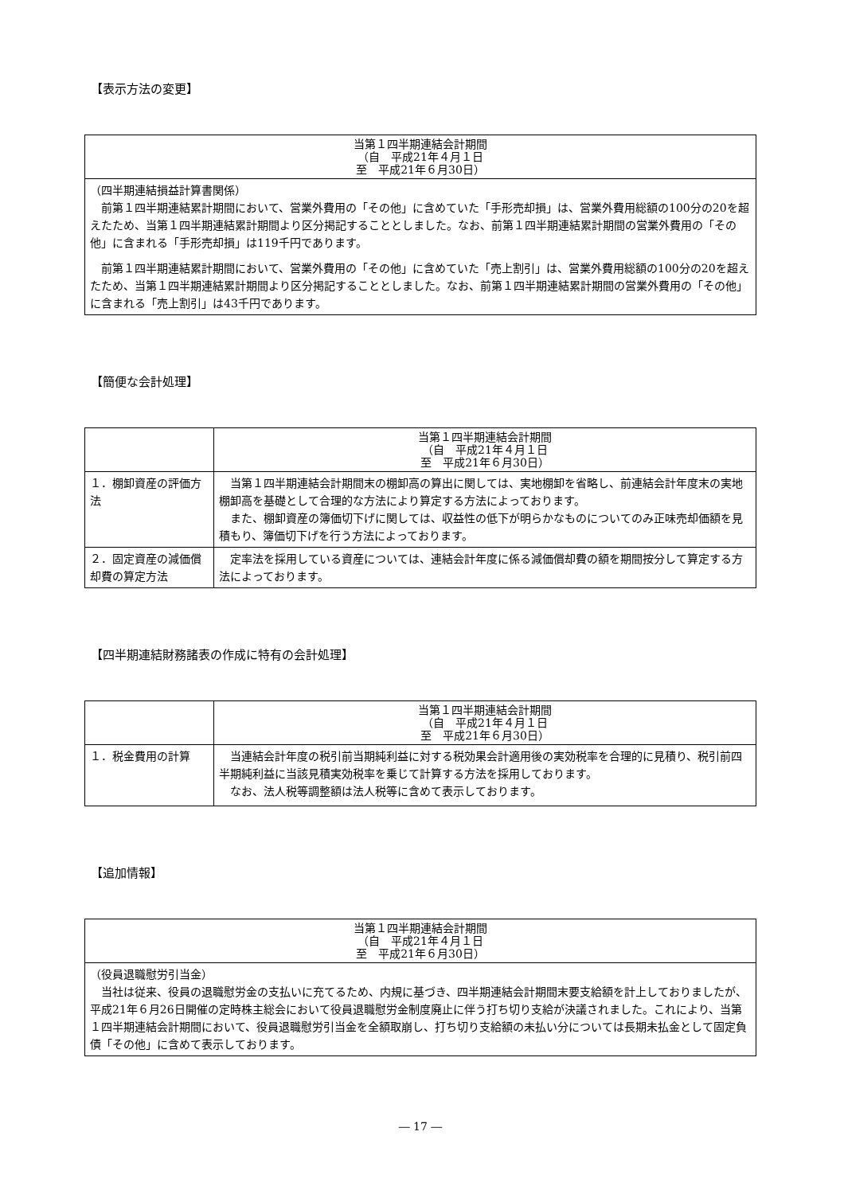【表示方法の変更】
| 当第１四半期連結会計期間 （自 平成21年４月１日 至 平成21年６月30日） |
| --- |
| （四半期連結損益計算書関係） 前第１四半期連結累計期間において、営業外費用の「その他」に含めていた「手形売却損」は、営業外費用総額の100分の20を超えたため、当第１四半期連結累計期間より区分掲記することとしました。なお、前第１四半期連結累計期間の営業外費用の「その他」に含まれる「手形売却損」は119千円であります。 前第１四半期連結累計期間において、営業外費用の「その他」に含めていた「売上割引」は、営業外費用総額の100分の20を超えたため、当第１四半期連結累計期間より区分掲記することとしました。なお、前第１四半期連結累計期間の営業外費用の「その他」に含まれる「売上割引」は43千円であります。 |
【簡便な会計処理】
| | 当第１四半期連結会計期間 （自 平成21年４月１日 至 平成21年６月30日） |
| --- | --- |
| １．棚卸資産の評価方法 | 当第１四半期連結会計期間末の棚卸高の算出に関しては、実地棚卸を省略し、前連結会計年度末の実地棚卸高を基礎として合理的な方法により算定する方法によっております。 また、棚卸資産の簿価切下げに関しては、収益性の低下が明らかなものについてのみ正味売却価額を見積もり、簿価切下げを行う方法によっております。 |
| ２．固定資産の減価償却費の算定方法 | 定率法を採用している資産については、連結会計年度に係る減価償却費の額を期間按分して算定する方法によっております。 |
【四半期連結財務諸表の作成に特有の会計処理】
| | 当第１四半期連結会計期間 （自 平成21年４月１日 至 平成21年６月30日） |
| --- | --- |
| １．税金費用の計算 | 当連結会計年度の税引前当期純利益に対する税効果会計適用後の実効税率を合理的に見積り、税引前四半期純利益に当該見積実効税率を乗じて計算する方法を採用しております。 なお、法人税等調整額は法人税等に含めて表示しております。 |
【追加情報】
| 当第１四半期連結会計期間 （自 平成21年４月１日 至 平成21年６月30日） |
| --- |
| （役員退職慰労引当金） 当社は従来、役員の退職慰労金の支払いに充てるため、内規に基づき、四半期連結会計期間末要支給額を計上しておりましたが、平成21年６月26日開催の定時株主総会において役員退職慰労金制度廃止に伴う打ち切り支給が決議されました。これにより、当第１四半期連結会計期間において、役員退職慰労引当金を全額取崩し、打ち切り支給額の未払い分については長期未払金として固定負債「その他」に含めて表示しております。 |
― 17 ―